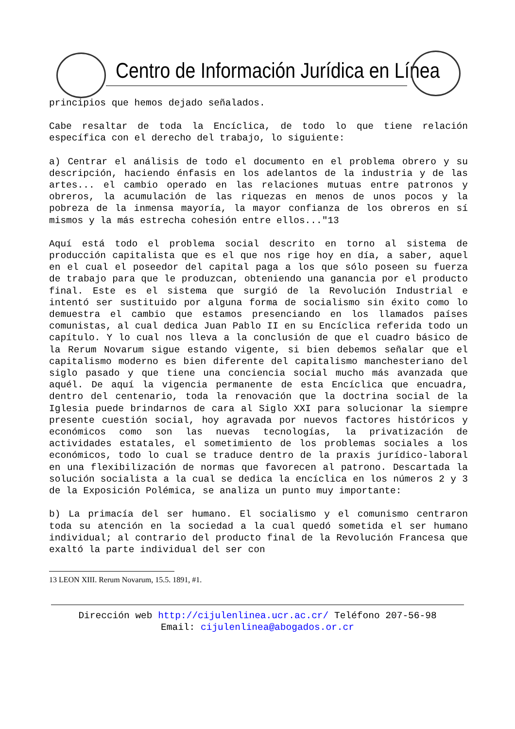Centro de Información Jurídica en Línea
principios que hemos dejado señalados.
Cabe resaltar de toda la Encíclica, de todo lo que tiene relación específica con el derecho del trabajo, lo siguiente:
a) Centrar el análisis de todo el documento en el problema obrero y su descripción, haciendo énfasis en los adelantos de la industria y de las artes... el cambio operado en las relaciones mutuas entre patronos y obreros, la acumulación de las riquezas en menos de unos pocos y la pobreza de la inmensa mayoría, la mayor confianza de los obreros en sí mismos y la más estrecha cohesión entre ellos..."13
Aquí está todo el problema social descrito en torno al sistema de producción capitalista que es el que nos rige hoy en día, a saber, aquel en el cual el poseedor del capital paga a los que sólo poseen su fuerza de trabajo para que le produzcan, obteniendo una ganancia por el producto final. Este es el sistema que surgió de la Revolución Industrial e intentó ser sustituido por alguna forma de socialismo sin éxito como lo demuestra el cambio que estamos presenciando en los llamados países comunistas, al cual dedica Juan Pablo II en su Encíclica referida todo un capítulo. Y lo cual nos lleva a la conclusión de que el cuadro básico de la Rerum Novarum sigue estando vigente, si bien debemos señalar que el capitalismo moderno es bien diferente del capitalismo manchesteriano del siglo pasado y que tiene una conciencia social mucho más avanzada que aquél. De aquí la vigencia permanente de esta Encíclica que encuadra, dentro del centenario, toda la renovación que la doctrina social de la Iglesia puede brindarnos de cara al Siglo XXI para solucionar la siempre presente cuestión social, hoy agravada por nuevos factores históricos y económicos como son las nuevas tecnologías, la privatización de actividades estatales, el sometimiento de los problemas sociales a los económicos, todo lo cual se traduce dentro de la praxis jurídico-laboral en una flexibilización de normas que favorecen al patrono. Descartada la solución socialista a la cual se dedica la encíclica en los números 2 y 3 de la Exposición Polémica, se analiza un punto muy importante:
b) La primacía del ser humano. El socialismo y el comunismo centraron toda su atención en la sociedad a la cual quedó sometida el ser humano individual; al contrario del producto final de la Revolución Francesa que exaltó la parte individual del ser con
13 LEON XIII. Rerum Novarum, 15.5. 1891, #1.
Dirección web http://cijulenlinea.ucr.ac.cr/ Teléfono 207-56-98
Email: cijulenlinea@abogados.or.cr